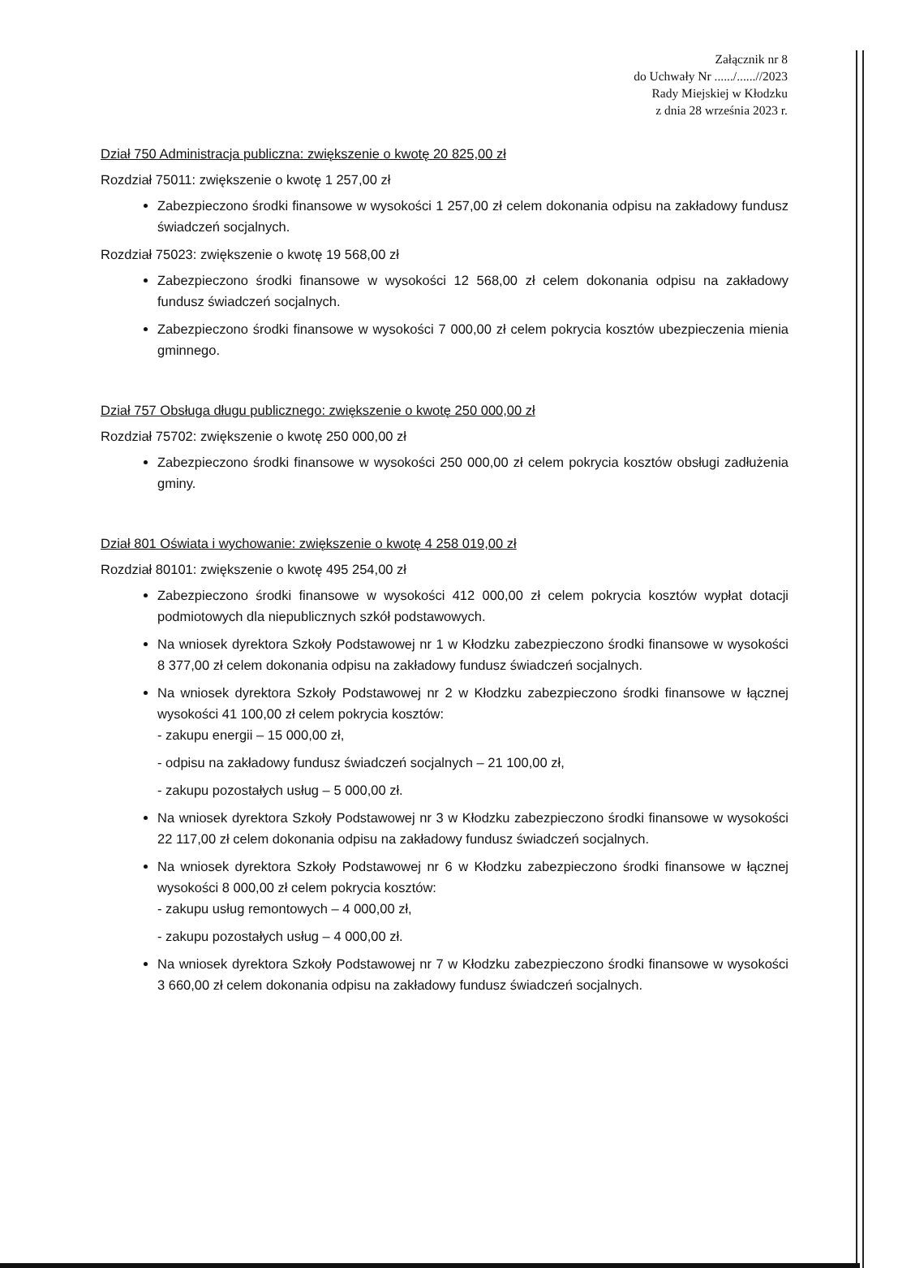Załącznik nr 8
do Uchwały Nr ....../......//2023
Rady Miejskiej w Kłodzku
z dnia 28 września 2023 r.
Dział 750 Administracja publiczna: zwiększenie o kwotę 20 825,00 zł
Rozdział 75011: zwiększenie o kwotę 1 257,00 zł
Zabezpieczono środki finansowe w wysokości 1 257,00 zł celem dokonania odpisu na zakładowy fundusz świadczeń socjalnych.
Rozdział 75023: zwiększenie o kwotę 19 568,00 zł
Zabezpieczono środki finansowe w wysokości 12 568,00 zł celem dokonania odpisu na zakładowy fundusz świadczeń socjalnych.
Zabezpieczono środki finansowe w wysokości 7 000,00 zł celem pokrycia kosztów ubezpieczenia mienia gminnego.
Dział 757 Obsługa długu publicznego: zwiększenie o kwotę 250 000,00 zł
Rozdział 75702: zwiększenie o kwotę 250 000,00 zł
Zabezpieczono środki finansowe w wysokości 250 000,00 zł celem pokrycia kosztów obsługi zadłużenia gminy.
Dział 801 Oświata i wychowanie: zwiększenie o kwotę 4 258 019,00 zł
Rozdział 80101: zwiększenie o kwotę 495 254,00 zł
Zabezpieczono środki finansowe w wysokości 412 000,00 zł celem pokrycia kosztów wypłat dotacji podmiotowych dla niepublicznych szkół podstawowych.
Na wniosek dyrektora Szkoły Podstawowej nr 1 w Kłodzku zabezpieczono środki finansowe w wysokości 8 377,00 zł celem dokonania odpisu na zakładowy fundusz świadczeń socjalnych.
Na wniosek dyrektora Szkoły Podstawowej nr 2 w Kłodzku zabezpieczono środki finansowe w łącznej wysokości 41 100,00 zł celem pokrycia kosztów:
- zakupu energii – 15 000,00 zł,
- odpisu na zakładowy fundusz świadczeń socjalnych – 21 100,00 zł,
- zakupu pozostałych usług – 5 000,00 zł.
Na wniosek dyrektora Szkoły Podstawowej nr 3 w Kłodzku zabezpieczono środki finansowe w wysokości 22 117,00 zł celem dokonania odpisu na zakładowy fundusz świadczeń socjalnych.
Na wniosek dyrektora Szkoły Podstawowej nr 6 w Kłodzku zabezpieczono środki finansowe w łącznej wysokości 8 000,00 zł celem pokrycia kosztów:
- zakupu usług remontowych – 4 000,00 zł,
- zakupu pozostałych usług – 4 000,00 zł.
Na wniosek dyrektora Szkoły Podstawowej nr 7 w Kłodzku zabezpieczono środki finansowe w wysokości 3 660,00 zł celem dokonania odpisu na zakładowy fundusz świadczeń socjalnych.